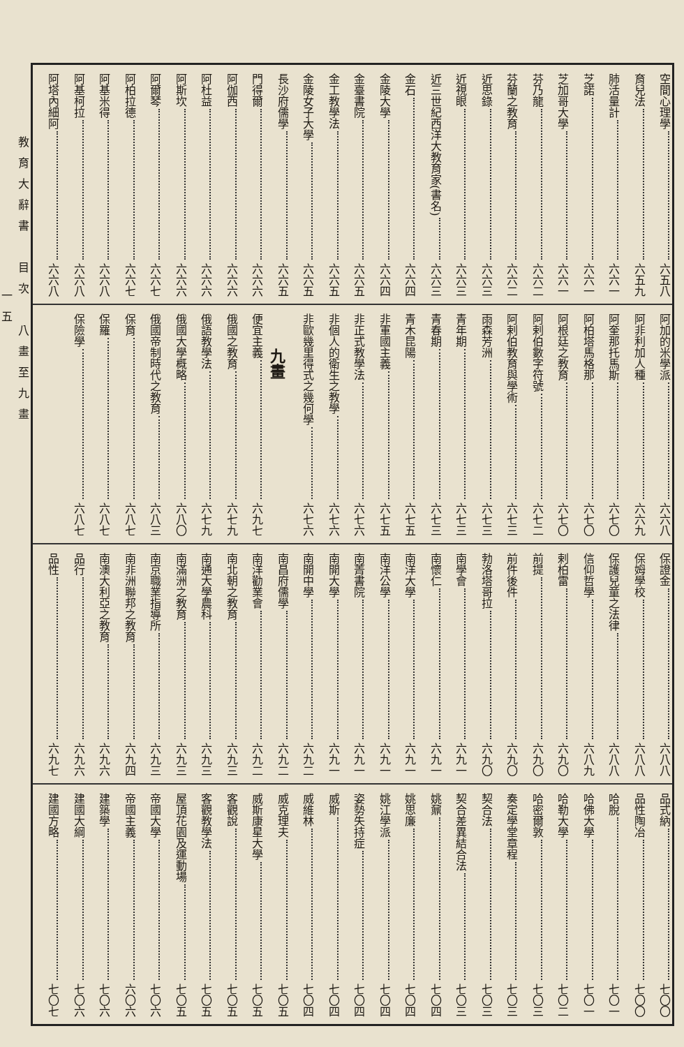空間心理學 六五八
育兒法 六五九
肺活量計 六六一
芝諾 六六一
芝加哥大學 六六一
芬乃龍 六六二
芬蘭之教育 六六二
近思錄 六六三
近視眼 六六三
近三世紀西洋大教育家(書名) 六六三
金石 六六四
金陵大學 六六四
金臺書院 六六五
金工教學法 六六五
金陵女子大學 六六五
長沙府儒學 六六五
門得爾 六六六
阿伽西 六六六
阿杜益 六六六
阿斯坎 六六六
阿爾琴 六六七
阿柏拉德 六六七
阿基米得 六六八
阿基柯拉 六六八
阿塔內細阿 六六八
阿加的米學派 六六八
阿非利加人種 六六九
阿奎那托馬斯 六七〇
阿柏塔馬格那 六七〇
阿根廷之教育 六七〇
阿剌伯數字符號 六七二
阿剌伯教育與學術 六七三
雨森芳洲 六七三
青年期 六七三
青春期 六七三
青木昆陽 六七五
非軍國主義 六七五
非正式教學法 六七六
非個人的衛生之教學 六七六
非歐幾里得式之幾何學 六七六
九畫
便宜主義 六九七
俄國之教育 六七九
俄語教學法 六七九
俄國大學概略 六八〇
俄國帝制時代之教育 六八三
保育 六八七
保羅 六八七
保險學 六八七
保證金 六八八
保姆學校 六八八
保護兒童之法律 六八八
信仰哲學 六八九
剌柏雷 六九〇
前提 六九〇
前件後件 六九〇
勃洛塔哥拉 六九〇
南學會 六九一
南懷仁 六九一
南洋大學 六九一
南洋公學 六九一
南菁書院 六九一
南開大學 六九一
南開中學 六九二
南昌府儒學 六九二
南洋勸業會 六九二
南北朝之教育 六九三
南通大學農科 六九三
南滿洲之教育 六九三
南京職業指導所 六九三
南非洲聯邦之教育 六九四
南澳大利亞之教育 六九六
品行 六九六
品性 六九七
品式納 七〇〇
品性陶冶 七〇〇
哈脫 七〇一
哈佛大學 七〇一
哈勒大學 七〇二
哈密爾敦 七〇三
奏定學堂章程 七〇三
契合法 七〇三
契合差異結合法 七〇三
姚鼐 七〇四
姚思廉 七〇四
姚江學派 七〇四
姿勢失持症 七〇四
威斯 七〇四
威維林 七〇四
威克理夫 七〇五
威斯康星大學 七〇五
客觀說 七〇五
客觀教學法 七〇五
屋頂花園及運動場 七〇五
帝國大學 七〇六
帝國主義 六〇六
建築學 七〇六
建國大綱 七〇六
建國方略 七〇七
教育大辭書　目次　八畫至九畫
一五